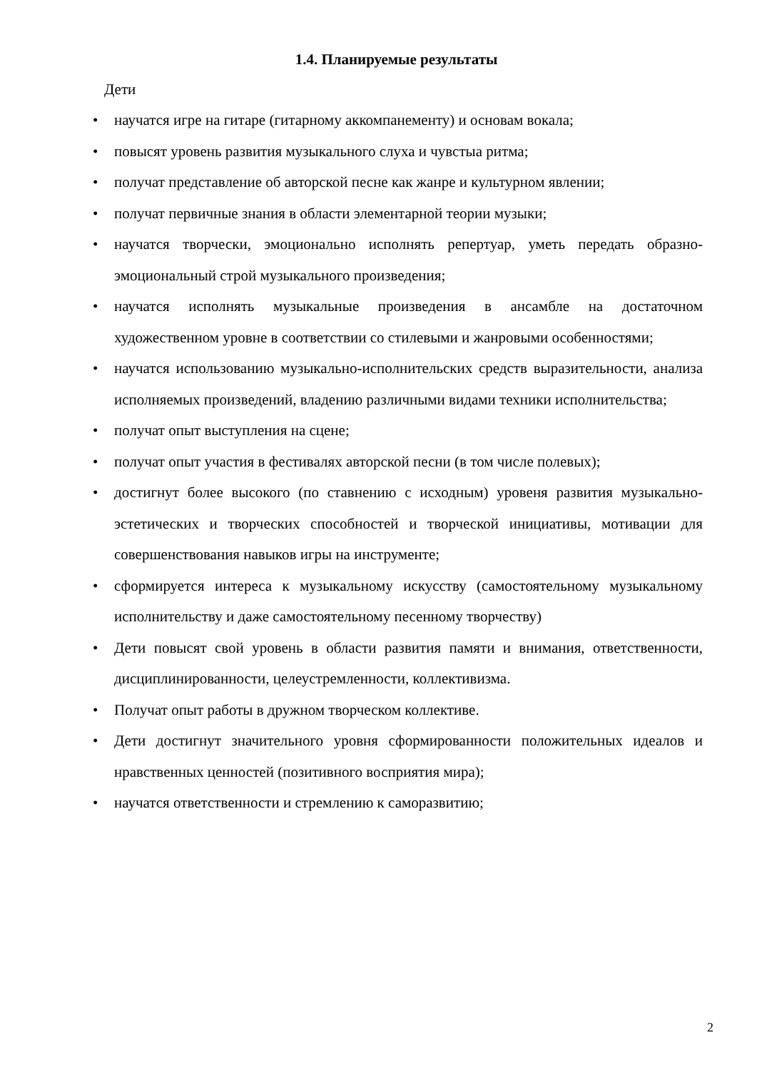1.4. Планируемые результаты
Дети
• научатся игре на гитаре (гитарному аккомпанементу) и основам вокала;
• повысят уровень развития музыкального слуха и чувстыа ритма;
• получат представление об авторской песне как жанре и культурном явлении;
• получат первичные знания в области элементарной теории музыки;
• научатся творчески, эмоционально исполнять репертуар, уметь передать образно-эмоциональный строй музыкального произведения;
• научатся исполнять музыкальные произведения в ансамбле на достаточном художественном уровне в соответствии со стилевыми и жанровыми особенностями;
• научатся использованию музыкально-исполнительских средств выразительности, анализа исполняемых произведений, владению различными видами техники исполнительства;
• получат опыт выступления на сцене;
• получат опыт участия в фестивалях авторской песни (в том числе полевых);
• достигнут более высокого (по ставнению с исходным) уровеня развития музыкально-эстетических и творческих способностей и творческой инициативы, мотивации для совершенствования навыков игры на инструменте;
• сформируется интереса к музыкальному искусству (самостоятельному музыкальному исполнительству и даже самостоятельному песенному творчеству)
• Дети повысят свой уровень в области развития памяти и внимания, ответственности, дисциплинированности, целеустремленности, коллективизма.
• Получат опыт работы в дружном творческом коллективе.
• Дети достигнут значительного уровня сформированности положительных идеалов и нравственных ценностей (позитивного восприятия мира);
• научатся ответственности и стремлению к саморазвитию;
2